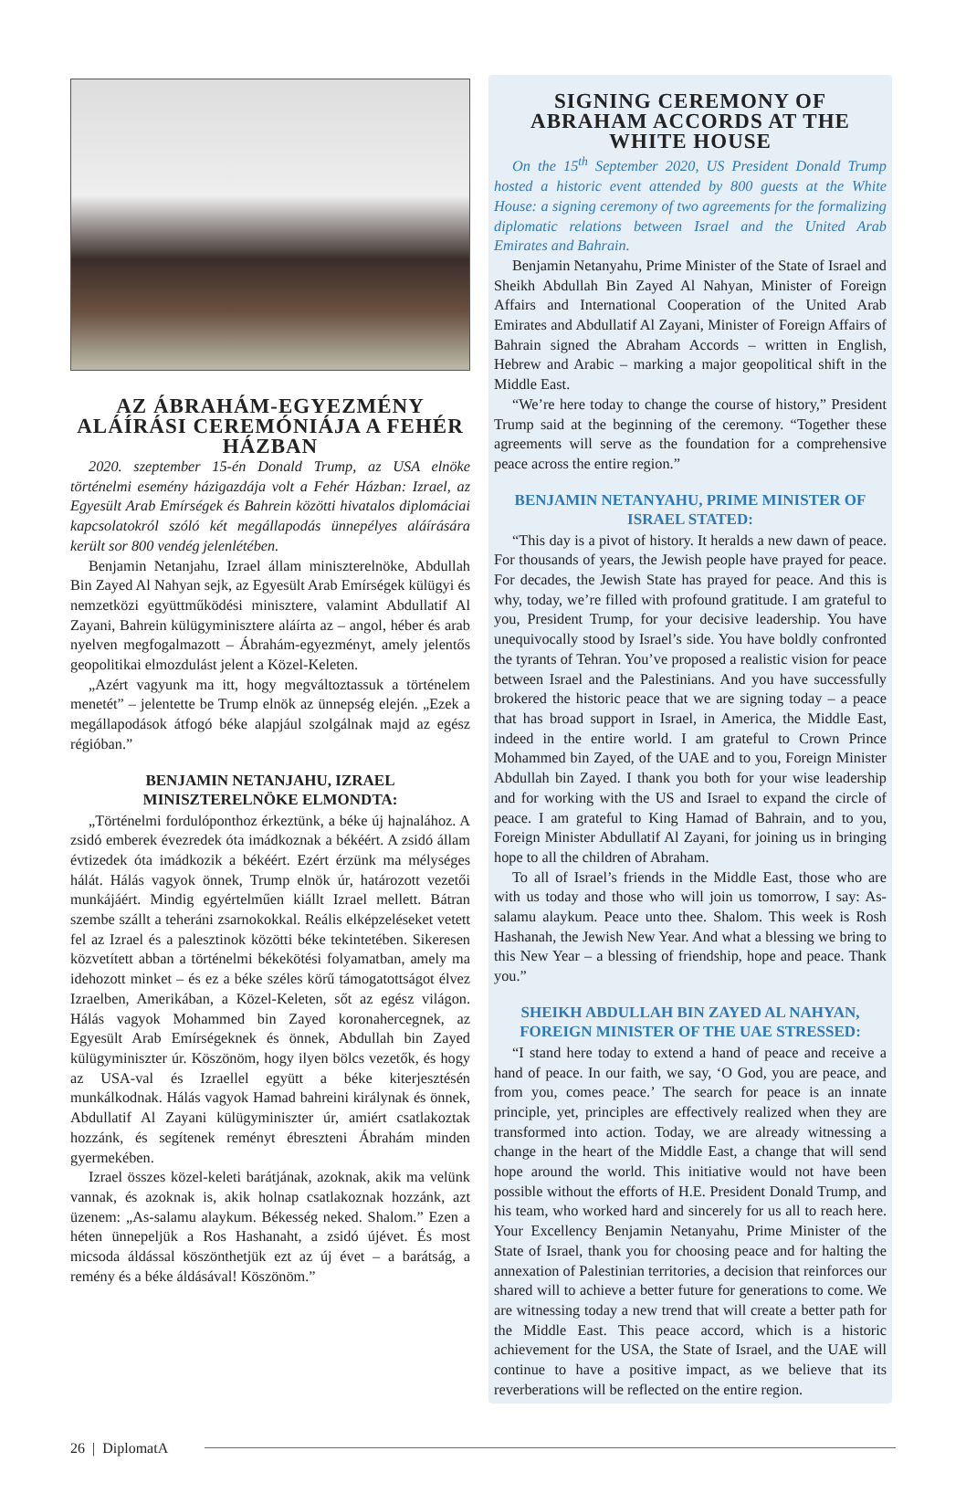AZ ÁBRAHÁM-EGYEZMÉNY ALÁÍRÁSI CEREMÓNIÁJA A FEHÉR HÁZBAN
2020. szeptember 15-én Donald Trump, az USA elnöke történelmi esemény házigazdája volt a Fehér Házban: Izrael, az Egyesült Arab Emírségek és Bahrein közötti hivatalos diplomáciai kapcsolatokról szóló két megállapodás ünnepélyes aláírására került sor 800 vendég jelenlétében.
Benjamin Netanjahu, Izrael állam miniszterelnöke, Abdullah Bin Zayed Al Nahyan sejk, az Egyesült Arab Emírségek külügyi és nemzetközi együttműködési minisztere, valamint Abdullatif Al Zayani, Bahrein külügyminisztere aláírta az – angol, héber és arab nyelven megfogalmazott – Ábrahám-egyezményt, amely jelentős geopolitikai elmozdulást jelent a Közel-Keleten.
„Azért vagyunk ma itt, hogy megváltoztassuk a történelem menetét” – jelentette be Trump elnök az ünnepség elején. „Ezek a megállapodások átfogó béke alapjául szolgálnak majd az egész régióban.”
BENJAMIN NETANJAHU, IZRAEL MINISZTERELNÖKE ELMONDTA:
„Történelmi fordulóponthoz érkeztünk, a béke új hajnalához. A zsidó emberek évezredek óta imádkoznak a békéért. A zsidó állam évtizedek óta imádkozik a békéért. Ezért érzünk ma mélységes hálát. Hálás vagyok önnek, Trump elnök úr, határozott vezetői munkájáért. Mindig egyértelműen kiállt Izrael mellett. Bátran szembe szállt a teheráni zsarnokokkal. Reális elképzeléseket vetett fel az Izrael és a palesztinok közötti béke tekintetében. Sikeresen közvetített abban a történelmi békekötési folyamatban, amely ma idehozott minket – és ez a béke széles körű támogatottságot élvez Izraelben, Amerikában, a Közel-Keleten, sőt az egész világon. Hálás vagyok Mohammed bin Zayed koronahercegnek, az Egyesült Arab Emírségeknek és önnek, Abdullah bin Zayed külügyminiszter úr. Köszönöm, hogy ilyen bölcs vezetők, és hogy az USA-val és Izraellel együtt a béke kiterjesztésén munkálkodnak. Hálás vagyok Hamad bahreini királynak és önnek, Abdullatif Al Zayani külügyminiszter úr, amiért csatlakoztak hozzánk, és segítenek reményt ébreszteni Ábrahám minden gyermekében.
Izrael összes közel-keleti barátjának, azoknak, akik ma velünk vannak, és azoknak is, akik holnap csatlakoznak hozzánk, azt üzenem: „As-salamu alaykum. Békesség neked. Shalom.” Ezen a héten ünnepeljük a Ros Hashanaht, a zsidó újévet. És most micsoda áldással köszönthetjük ezt az új évet – a barátság, a remény és a béke áldásával! Köszönöm.”
SIGNING CEREMONY OF ABRAHAM ACCORDS AT THE WHITE HOUSE
On the 15<sup>th</sup> September 2020, US President Donald Trump hosted a historic event attended by 800 guests at the White House: a signing ceremony of two agreements for the formalizing diplomatic relations between Israel and the United Arab Emirates and Bahrain.
Benjamin Netanyahu, Prime Minister of the State of Israel and Sheikh Abdullah Bin Zayed Al Nahyan, Minister of Foreign Affairs and International Cooperation of the United Arab Emirates and Abdullatif Al Zayani, Minister of Foreign Affairs of Bahrain signed the Abraham Accords – written in English, Hebrew and Arabic – marking a major geopolitical shift in the Middle East.
“We’re here today to change the course of history,” President Trump said at the beginning of the ceremony. “Together these agreements will serve as the foundation for a comprehensive peace across the entire region.”
BENJAMIN NETANYAHU, PRIME MINISTER OF ISRAEL STATED:
“This day is a pivot of history. It heralds a new dawn of peace. For thousands of years, the Jewish people have prayed for peace. For decades, the Jewish State has prayed for peace. And this is why, today, we’re filled with profound gratitude. I am grateful to you, President Trump, for your decisive leadership. You have unequivocally stood by Israel’s side. You have boldly confronted the tyrants of Tehran. You’ve proposed a realistic vision for peace between Israel and the Palestinians. And you have successfully brokered the historic peace that we are signing today – a peace that has broad support in Israel, in America, the Middle East, indeed in the entire world. I am grateful to Crown Prince Mohammed bin Zayed, of the UAE and to you, Foreign Minister Abdullah bin Zayed. I thank you both for your wise leadership and for working with the US and Israel to expand the circle of peace. I am grateful to King Hamad of Bahrain, and to you, Foreign Minister Abdullatif Al Zayani, for joining us in bringing hope to all the children of Abraham.
To all of Israel’s friends in the Middle East, those who are with us today and those who will join us tomorrow, I say: As-salamu alaykum. Peace unto thee. Shalom. This week is Rosh Hashanah, the Jewish New Year. And what a blessing we bring to this New Year – a blessing of friendship, hope and peace. Thank you.”
SHEIKH ABDULLAH BIN ZAYED AL NAHYAN, FOREIGN MINISTER OF THE UAE STRESSED:
“I stand here today to extend a hand of peace and receive a hand of peace. In our faith, we say, ‘O God, you are peace, and from you, comes peace.’ The search for peace is an innate principle, yet, principles are effectively realized when they are transformed into action. Today, we are already witnessing a change in the heart of the Middle East, a change that will send hope around the world. This initiative would not have been possible without the efforts of H.E. President Donald Trump, and his team, who worked hard and sincerely for us all to reach here. Your Excellency Benjamin Netanyahu, Prime Minister of the State of Israel, thank you for choosing peace and for halting the annexation of Palestinian territories, a decision that reinforces our shared will to achieve a better future for generations to come. We are witnessing today a new trend that will create a better path for the Middle East. This peace accord, which is a historic achievement for the USA, the State of Israel, and the UAE will continue to have a positive impact, as we believe that its reverberations will be reflected on the entire region.
26 | DiplomatA